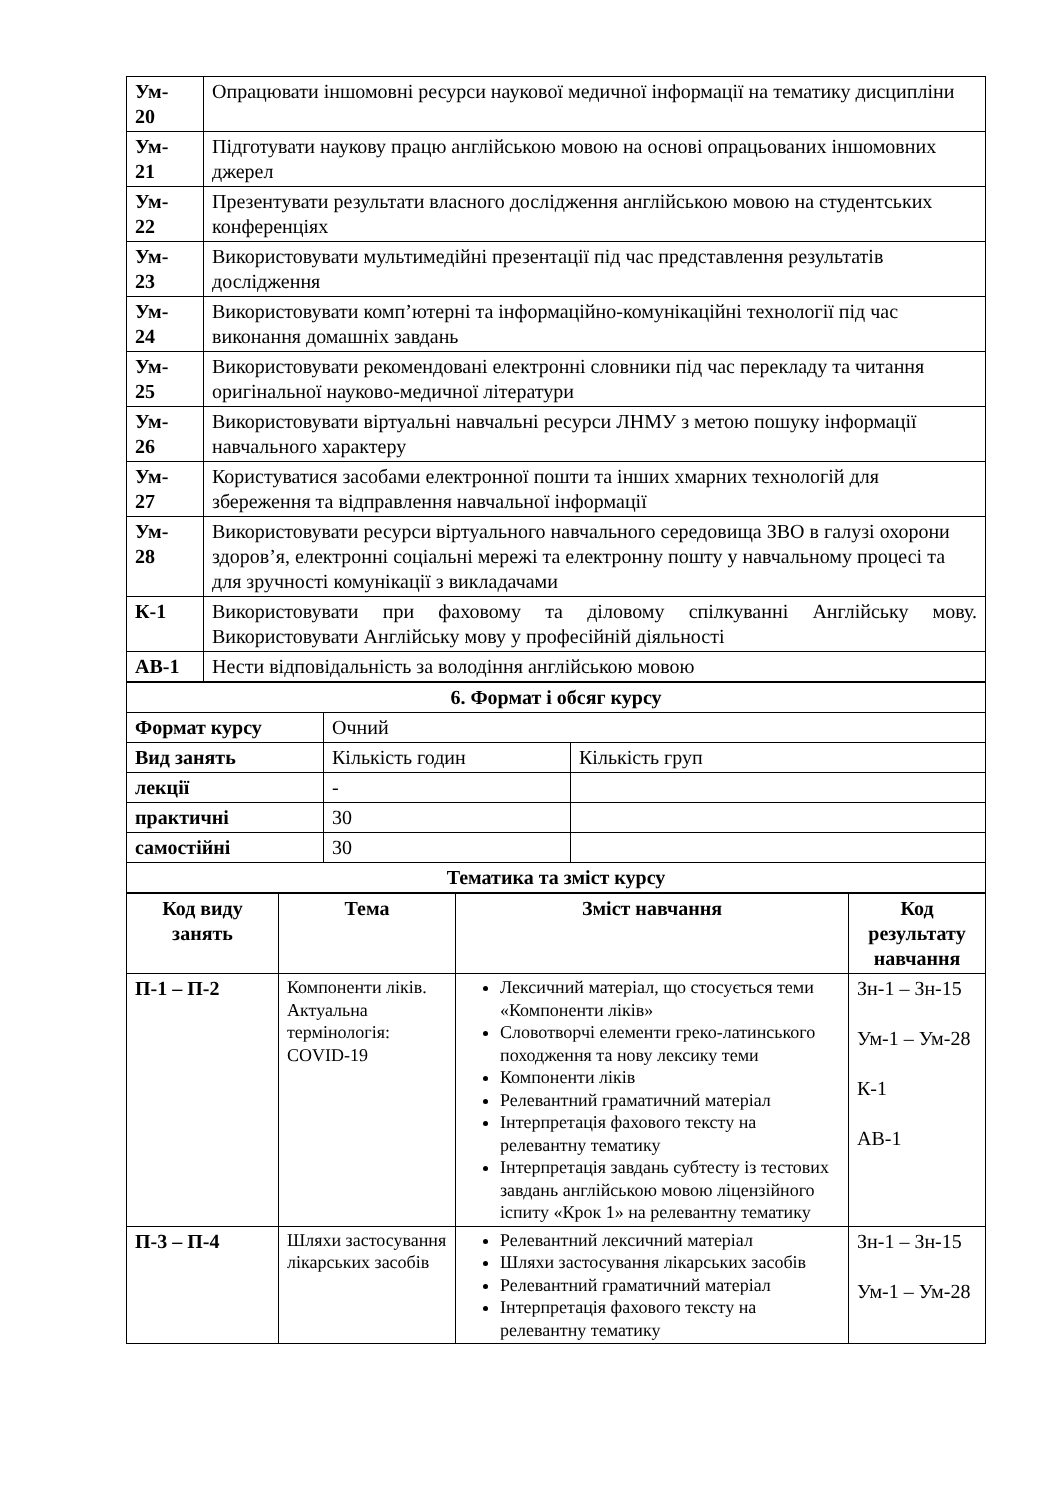| Ум- 20 | Опрацювати іншомовні ресурси наукової медичної інформації на тематику дисципліни |
| Ум- 21 | Підготувати наукову працю англійською мовою на основі опрацьованих іншомовних джерел |
| Ум- 22 | Презентувати результати власного дослідження англійською мовою на студентських конференціях |
| Ум- 23 | Використовувати мультимедійні презентації під час представлення результатів дослідження |
| Ум- 24 | Використовувати комп’ютерні та інформаційно-комунікаційні технології під час виконання домашніх завдань |
| Ум- 25 | Використовувати рекомендовані електронні словники під час перекладу та читання оригінальної науково-медичної літератури |
| Ум- 26 | Використовувати віртуальні навчальні ресурси ЛНМУ з метою пошуку інформації навчального характеру |
| Ум- 27 | Користуватися засобами електронної пошти та інших хмарних технологій для збереження та відправлення навчальної інформації |
| Ум- 28 | Використовувати ресурси віртуального навчального середовища ЗВО в галузі охорони здоров’я, електронні соціальні мережі та електронну пошту у навчальному процесі та для зручності комунікації з викладачами |
| К-1 | Використовувати при фаховому та діловому спілкуванні Англійську мову. Використовувати Англійську мову у професійній діяльності |
| АВ-1 | Нести відповідальність за володіння англійською мовою |
| 6. Формат і обсяг курсу | | |
| Формат курсу | Очний | |
| Вид занять | Кількість годин | Кількість груп |
| лекції | - | |
| практичні | 30 | |
| самостійні | 30 | |
| Тематика та зміст курсу | | |
| Код виду занять | Тема | Зміст навчання | Код результату навчання |
| --- | --- | --- | --- |
| П-1 – П-2 | Компоненти ліків. Актуальна термінологія: COVID-19 | Лексичний матеріал, що стосується теми «Компоненти ліків» Словотворчі елементи греко-латинського походження та нову лексику теми Компоненти ліків Релевантний граматичний матеріал Інтерпретація фахового тексту на релевантну тематику Інтерпретація завдань субтесту із тестових завдань англійською мовою ліцензійного іспиту «Крок 1» на релевантну тематику | Зн-1 – Зн-15 Ум-1 – Ум-28 К-1 АВ-1 |
| П-3 – П-4 | Шляхи застосування лікарських засобів | Релевантний лексичний матеріал Шляхи застосування лікарських засобів Релевантний граматичний матеріал Інтерпретація фахового тексту на релевантну тематику | Зн-1 – Зн-15 Ум-1 – Ум-28 |